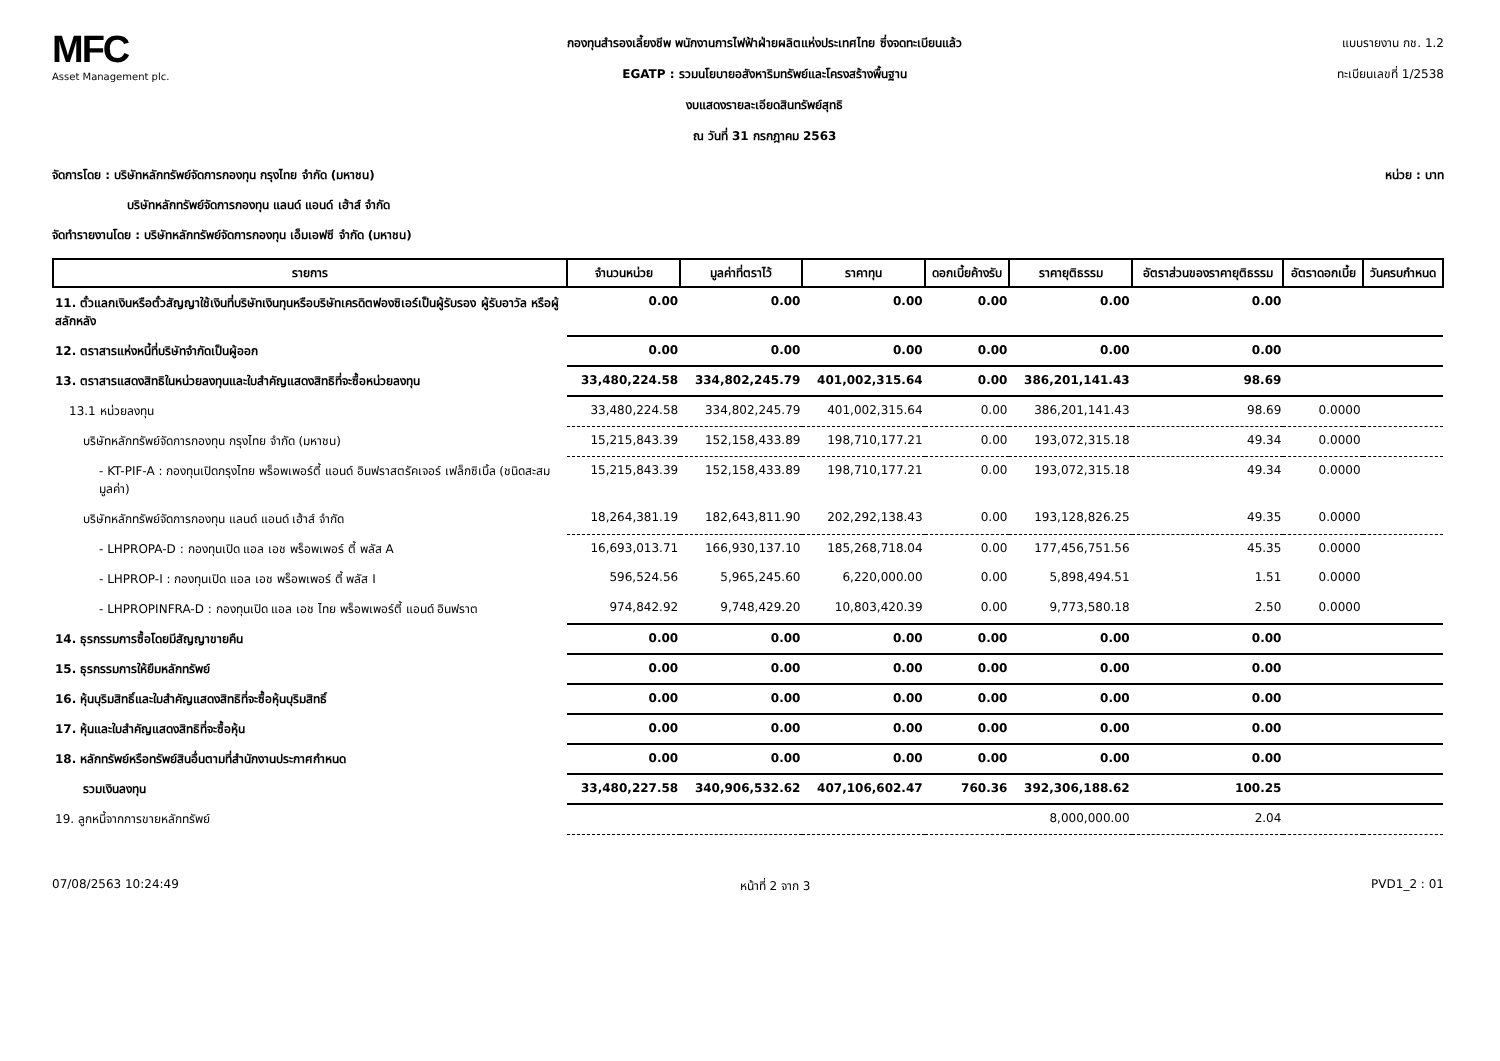MFC
Asset Management plc.
กองทุนสำรองเลี้ยงชีพ พนักงานการไฟฟ้าฝ่ายผลิตแห่งประเทศไทย ซึ่งจดทะเบียนแล้ว
EGATP : รวมนโยบายอสังหาริมทรัพย์และโครงสร้างพื้นฐาน
งบแสดงรายละเอียดสินทรัพย์สุทธิ
ณ วันที่ 31 กรกฎาคม 2563
แบบรายงาน กช. 1.2
ทะเบียนเลขที่ 1/2538
จัดการโดย : บริษัทหลักทรัพย์จัดการกองทุน กรุงไทย จำกัด (มหาชน)
บริษัทหลักทรัพย์จัดการกองทุน แลนด์ แอนด์ เฮ้าส์ จำกัด
จัดทำรายงานโดย : บริษัทหลักทรัพย์จัดการกองทุน เอ็มเอฟซี จำกัด (มหาชน)
หน่วย : บาท
| รายการ | จำนวนหน่วย | มูลค่าที่ตราไว้ | ราคาทุน | ดอกเบี้ยค้างรับ | ราคายุติธรรม | อัตราส่วนของราคายุติธรรม | อัตราดอกเบี้ย | วันครบกำหนด |
| --- | --- | --- | --- | --- | --- | --- | --- | --- |
| 11. ตั๋วแลกเงินหรือตั๋วสัญญาใช้เงินที่บริษัทเงินทุนหรือบริษัทเครดิตฟองซิเอร์เป็นผู้รับรอง ผู้รับอาวัล หรือผู้สลักหลัง | 0.00 | 0.00 | 0.00 | 0.00 | 0.00 | 0.00 | | |
| 12. ตราสารแห่งหนี้ที่บริษัทจำกัดเป็นผู้ออก | 0.00 | 0.00 | 0.00 | 0.00 | 0.00 | 0.00 | | |
| 13. ตราสารแสดงสิทธิในหน่วยลงทุนและใบสำคัญแสดงสิทธิที่จะซื้อหน่วยลงทุน | 33,480,224.58 | 334,802,245.79 | 401,002,315.64 | 0.00 | 386,201,141.43 | 98.69 | | |
| 13.1 หน่วยลงทุน | 33,480,224.58 | 334,802,245.79 | 401,002,315.64 | 0.00 | 386,201,141.43 | 98.69 | 0.0000 | |
| บริษัทหลักทรัพย์จัดการกองทุน กรุงไทย จำกัด (มหาชน) | 15,215,843.39 | 152,158,433.89 | 198,710,177.21 | 0.00 | 193,072,315.18 | 49.34 | 0.0000 | |
| - KT-PIF-A : กองทุนเปิดกรุงไทย พร็อพเพอร์ตี้ แอนด์ อินฟราสตรัคเจอร์ เฟล็กซิเบิ้ล (ชนิดสะสมมูลค่า) | 15,215,843.39 | 152,158,433.89 | 198,710,177.21 | 0.00 | 193,072,315.18 | 49.34 | 0.0000 | |
| บริษัทหลักทรัพย์จัดการกองทุน แลนด์ แอนด์ เฮ้าส์ จำกัด | 18,264,381.19 | 182,643,811.90 | 202,292,138.43 | 0.00 | 193,128,826.25 | 49.35 | 0.0000 | |
| - LHPROPA-D : กองทุนเปิด แอล เอช พร็อพเพอร์ ตี้ พลัส A | 16,693,013.71 | 166,930,137.10 | 185,268,718.04 | 0.00 | 177,456,751.56 | 45.35 | 0.0000 | |
| - LHPROP-I : กองทุนเปิด แอล เอช พร็อพเพอร์ ตี้ พลัส I | 596,524.56 | 5,965,245.60 | 6,220,000.00 | 0.00 | 5,898,494.51 | 1.51 | 0.0000 | |
| - LHPROPINFRA-D : กองทุนเปิด แอล เอช ไทย พร็อพเพอร์ตี้ แอนด์ อินฟราต | 974,842.92 | 9,748,429.20 | 10,803,420.39 | 0.00 | 9,773,580.18 | 2.50 | 0.0000 | |
| 14. ธุรกรรมการซื้อโดยมีสัญญาขายคืน | 0.00 | 0.00 | 0.00 | 0.00 | 0.00 | 0.00 | | |
| 15. ธุรกรรมการให้ยืมหลักทรัพย์ | 0.00 | 0.00 | 0.00 | 0.00 | 0.00 | 0.00 | | |
| 16. หุ้นบุริมสิทธิ์และใบสำคัญแสดงสิทธิที่จะซื้อหุ้นบุริมสิทธิ์ | 0.00 | 0.00 | 0.00 | 0.00 | 0.00 | 0.00 | | |
| 17. หุ้นและใบสำคัญแสดงสิทธิที่จะซื้อหุ้น | 0.00 | 0.00 | 0.00 | 0.00 | 0.00 | 0.00 | | |
| 18. หลักทรัพย์หรือทรัพย์สินอื่นตามที่สำนักงานประกาศกำหนด | 0.00 | 0.00 | 0.00 | 0.00 | 0.00 | 0.00 | | |
| รวมเงินลงทุน | 33,480,227.58 | 340,906,532.62 | 407,106,602.47 | 760.36 | 392,306,188.62 | 100.25 | | |
| 19. ลูกหนี้จากการขายหลักทรัพย์ | | | | | 8,000,000.00 | 2.04 | | |
07/08/2563 10:24:49 หน้าที่ 2 จาก 3 PVD1_2 : 01